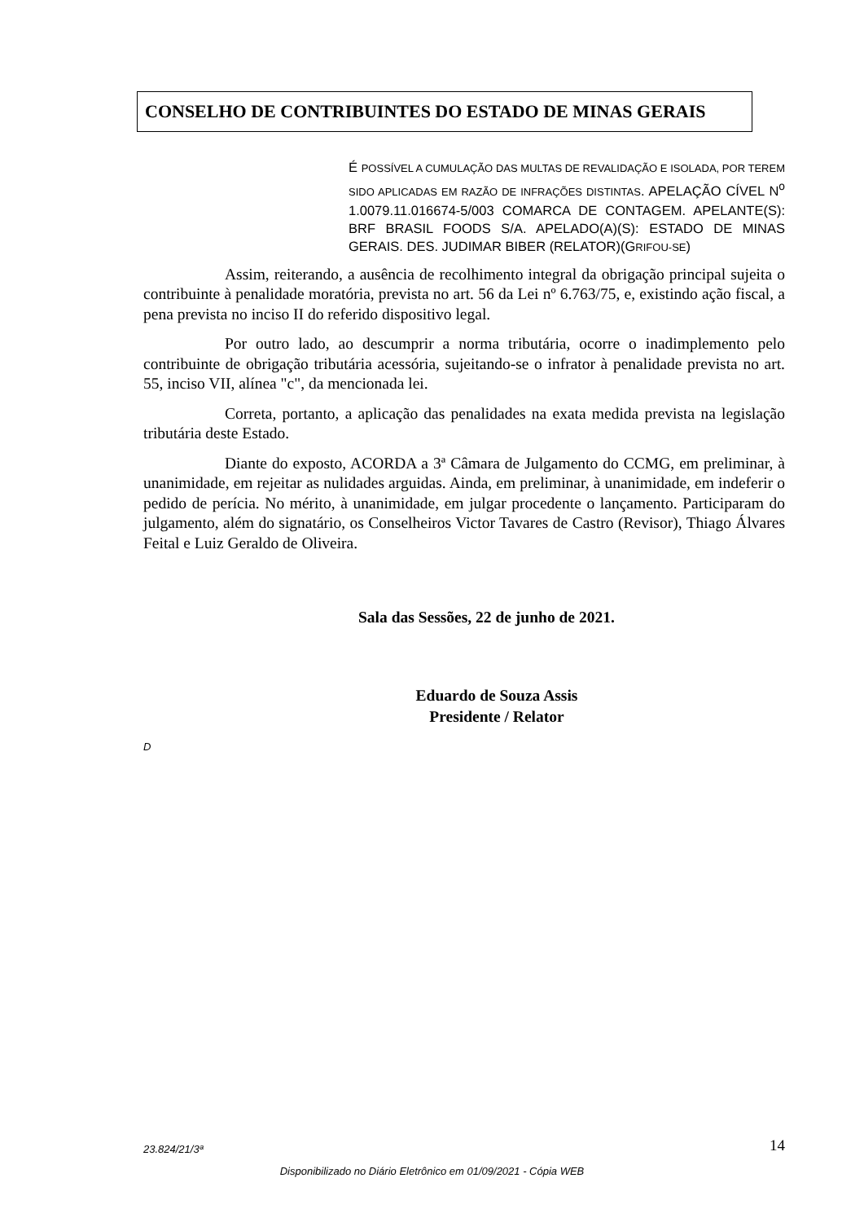CONSELHO DE CONTRIBUINTES DO ESTADO DE MINAS GERAIS
É POSSÍVEL A CUMULAÇÃO DAS MULTAS DE REVALIDAÇÃO E ISOLADA, POR TEREM SIDO APLICADAS EM RAZÃO DE INFRAÇÕES DISTINTAS. APELAÇÃO CÍVEL N<sup>o</sup> 1.0079.11.016674-5/003 COMARCA DE CONTAGEM. APELANTE(S): BRF BRASIL FOODS S/A. APELADO(A)(S): ESTADO DE MINAS GERAIS. DES. JUDIMAR BIBER (RELATOR)(GRIFOU-SE)
Assim, reiterando, a ausência de recolhimento integral da obrigação principal sujeita o contribuinte à penalidade moratória, prevista no art. 56 da Lei nº 6.763/75, e, existindo ação fiscal, a pena prevista no inciso II do referido dispositivo legal.
Por outro lado, ao descumprir a norma tributária, ocorre o inadimplemento pelo contribuinte de obrigação tributária acessória, sujeitando-se o infrator à penalidade prevista no art. 55, inciso VII, alínea "c", da mencionada lei.
Correta, portanto, a aplicação das penalidades na exata medida prevista na legislação tributária deste Estado.
Diante do exposto, ACORDA a 3ª Câmara de Julgamento do CCMG, em preliminar, à unanimidade, em rejeitar as nulidades arguidas. Ainda, em preliminar, à unanimidade, em indeferir o pedido de perícia. No mérito, à unanimidade, em julgar procedente o lançamento. Participaram do julgamento, além do signatário, os Conselheiros Victor Tavares de Castro (Revisor), Thiago Álvares Feital e Luiz Geraldo de Oliveira.
Sala das Sessões, 22 de junho de 2021.
Eduardo de Souza Assis
Presidente / Relator
D
23.824/21/3ª 14
Disponibilizado no Diário Eletrônico em 01/09/2021 - Cópia WEB